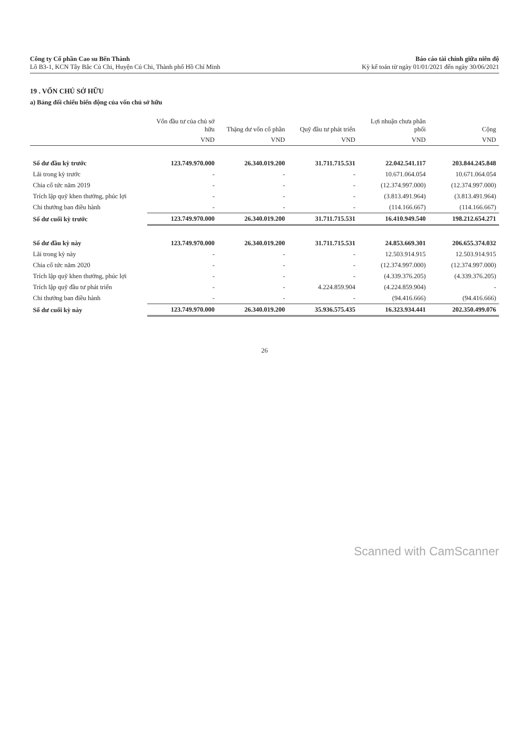Công ty Cổ phần Cao su Bến Thành
Lô B3-1, KCN Tây Bắc Củ Chi, Huyện Củ Chi, Thành phố Hồ Chí Minh
Báo cáo tài chính giữa niên độ
Kỳ kế toán từ ngày 01/01/2021 đến ngày 30/06/2021
19 . VỐN CHỦ SỞ HỮU
a) Bảng đối chiếu biến động của vốn chủ sở hữu
| | Vốn đầu tư của chủ sở hữu | Thặng dư vốn cổ phần | Quỹ đầu tư phát triển | Lợi nhuận chưa phân phối | Cộng |
| --- | --- | --- | --- | --- | --- |
| | VND | VND | VND | VND | VND |
| Số dư đầu kỳ trước | 123.749.970.000 | 26.340.019.200 | 31.711.715.531 | 22.042.541.117 | 203.844.245.848 |
| Lãi trong kỳ trước | - | - | - | 10.671.064.054 | 10.671.064.054 |
| Chia cổ tức năm 2019 | - | - | - | (12.374.997.000) | (12.374.997.000) |
| Trích lập quỹ khen thưởng, phúc lợi | - | - | - | (3.813.491.964) | (3.813.491.964) |
| Chi thưởng ban điều hành | - | - | - | (114.166.667) | (114.166.667) |
| Số dư cuối kỳ trước | 123.749.970.000 | 26.340.019.200 | 31.711.715.531 | 16.410.949.540 | 198.212.654.271 |
| Số dư đầu kỳ này | 123.749.970.000 | 26.340.019.200 | 31.711.715.531 | 24.853.669.301 | 206.655.374.032 |
| Lãi trong kỳ này | - | - | - | 12.503.914.915 | 12.503.914.915 |
| Chia cổ tức năm 2020 | - | - | - | (12.374.997.000) | (12.374.997.000) |
| Trích lập quỹ khen thưởng, phúc lợi | - | - | - | (4.339.376.205) | (4.339.376.205) |
| Trích lập quỹ đầu tư phát triển | - | - | 4.224.859.904 | (4.224.859.904) | - |
| Chi thưởng ban điều hành | - | - | - | (94.416.666) | (94.416.666) |
| Số dư cuối kỳ này | 123.749.970.000 | 26.340.019.200 | 35.936.575.435 | 16.323.934.441 | 202.350.499.076 |
26
Scanned with CamScanner